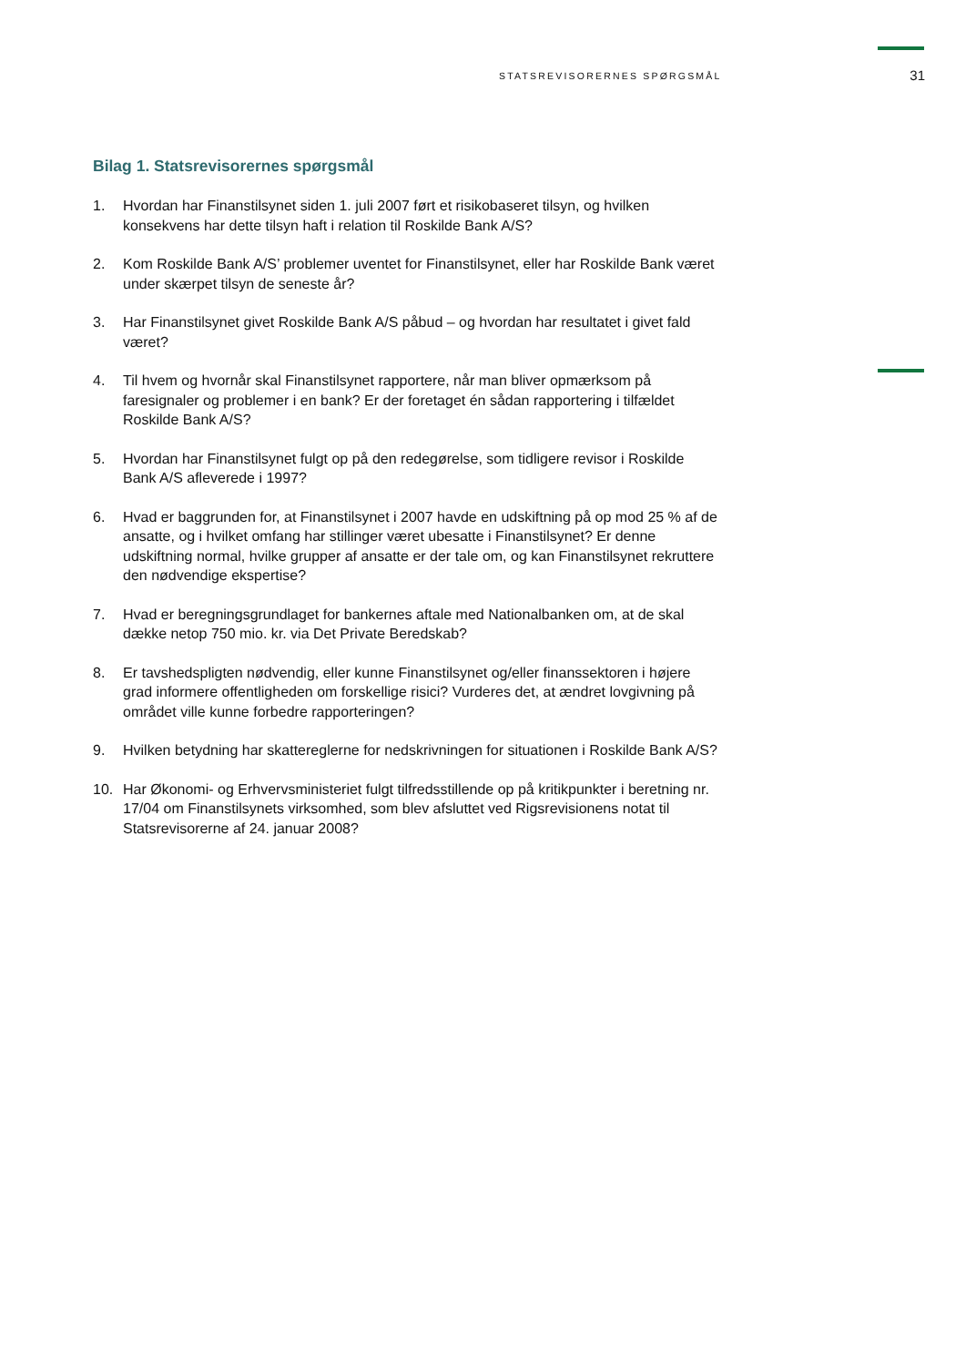STATSREVISORERNES SPØRGSMÅL
31
Bilag 1. Statsrevisorernes spørgsmål
1. Hvordan har Finanstilsynet siden 1. juli 2007 ført et risikobaseret tilsyn, og hvilken konsekvens har dette tilsyn haft i relation til Roskilde Bank A/S?
2. Kom Roskilde Bank A/S’ problemer uventet for Finanstilsynet, eller har Roskilde Bank været under skærpet tilsyn de seneste år?
3. Har Finanstilsynet givet Roskilde Bank A/S påbud – og hvordan har resultatet i givet fald været?
4. Til hvem og hvornår skal Finanstilsynet rapportere, når man bliver opmærksom på faresignaler og problemer i en bank? Er der foretaget én sådan rapportering i tilfældet Roskilde Bank A/S?
5. Hvordan har Finanstilsynet fulgt op på den redegørelse, som tidligere revisor i Roskilde Bank A/S afleverede i 1997?
6. Hvad er baggrunden for, at Finanstilsynet i 2007 havde en udskiftning på op mod 25 % af de ansatte, og i hvilket omfang har stillinger været ubesatte i Finanstilsynet? Er denne udskiftning normal, hvilke grupper af ansatte er der tale om, og kan Finanstilsynet rekruttere den nødvendige ekspertise?
7. Hvad er beregningsgrundlaget for bankernes aftale med Nationalbanken om, at de skal dække netop 750 mio. kr. via Det Private Beredskab?
8. Er tavshedspligten nødvendig, eller kunne Finanstilsynet og/eller finanssektoren i højere grad informere offentligheden om forskellige risici? Vurderes det, at ændret lovgivning på området ville kunne forbedre rapporteringen?
9. Hvilken betydning har skattereglerne for nedskrivningen for situationen i Roskilde Bank A/S?
10. Har Økonomi- og Erhvervsministeriet fulgt tilfredsstillende op på kritikpunkter i beretning nr. 17/04 om Finanstilsynets virksomhed, som blev afsluttet ved Rigsrevisionens notat til Statsrevisorerne af 24. januar 2008?